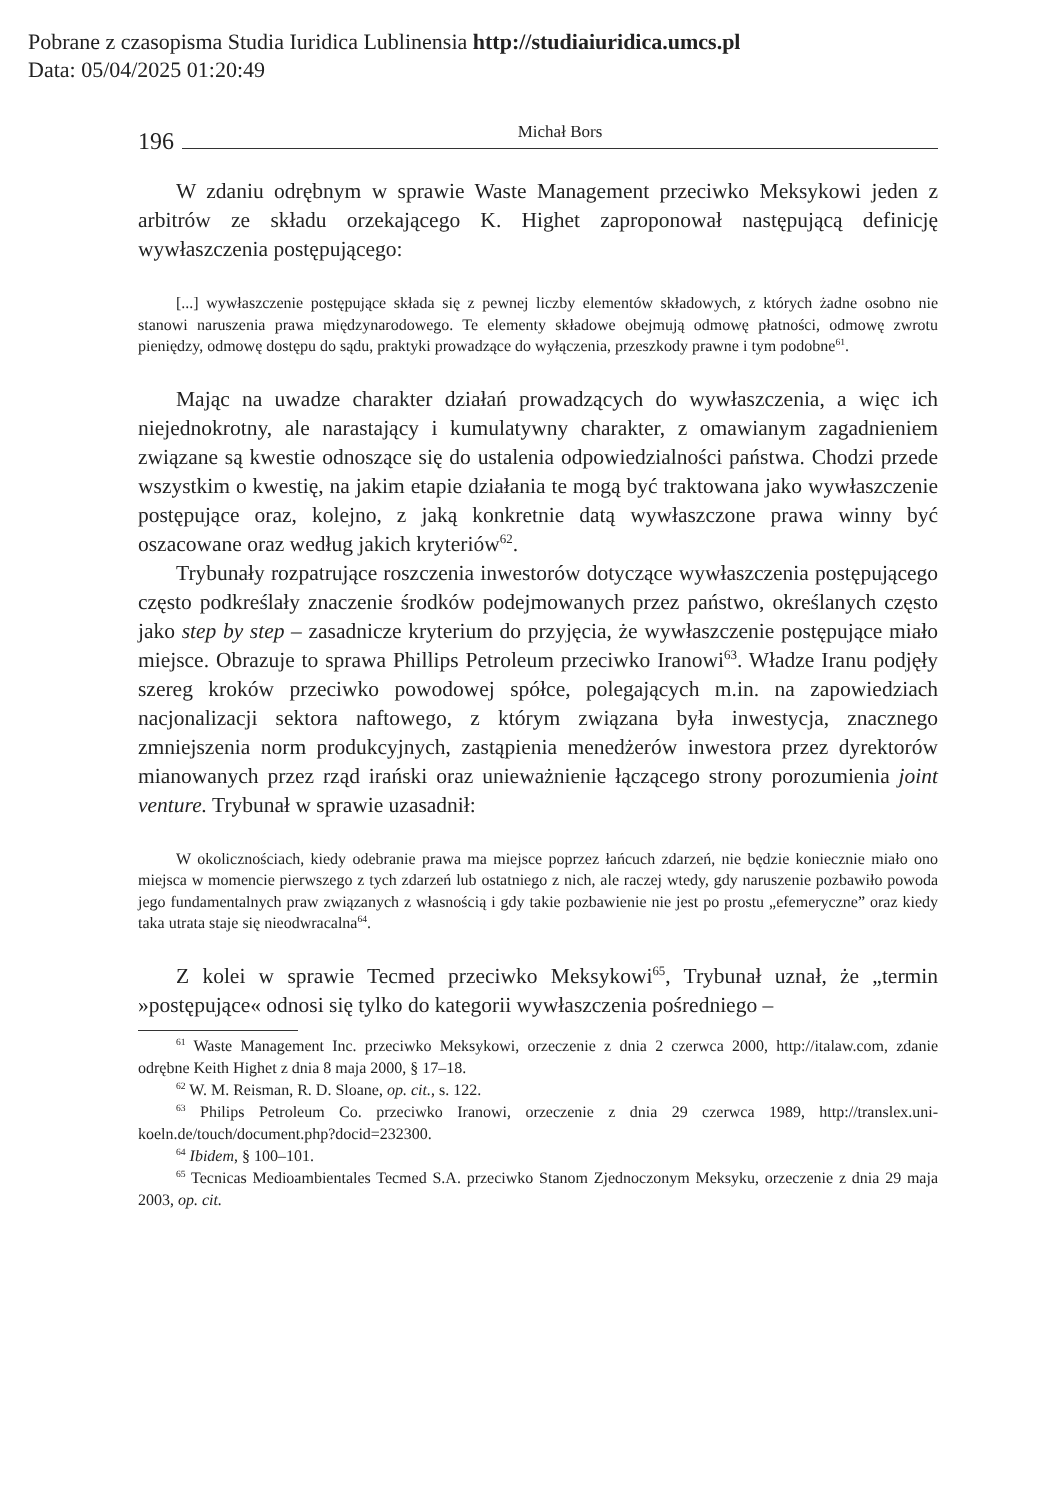Pobrane z czasopisma Studia Iuridica Lublinensia http://studiaiuridica.umcs.pl
Data: 05/04/2025 01:20:49
196 Michał Bors
W zdaniu odrębnym w sprawie Waste Management przeciwko Meksykowi jeden z arbitrów ze składu orzekającego K. Highet zaproponował następującą definicję wywłaszczenia postępującego:
[...] wywłaszczenie postępujące składa się z pewnej liczby elementów składowych, z których żadne osobno nie stanowi naruszenia prawa międzynarodowego. Te elementy składowe obejmują odmowę płatności, odmowę zwrotu pieniędzy, odmowę dostępu do sądu, praktyki prowadzące do wyłączenia, przeszkody prawne i tym podobne<sup>61</sup>.
Mając na uwadze charakter działań prowadzących do wywłaszczenia, a więc ich niejednokrotny, ale narastający i kumulatywny charakter, z omawianym zagadnieniem związane są kwestie odnoszące się do ustalenia odpowiedzialności państwa. Chodzi przede wszystkim o kwestię, na jakim etapie działania te mogą być traktowana jako wywłaszczenie postępujące oraz, kolejno, z jaką konkretnie datą wywłaszczone prawa winny być oszacowane oraz według jakich kryteriów<sup>62</sup>.
Trybunały rozpatrujące roszczenia inwestorów dotyczące wywłaszczenia postępującego często podkreślały znaczenie środków podejmowanych przez państwo, określanych często jako step by step – zasadnicze kryterium do przyjęcia, że wywłaszczenie postępujące miało miejsce. Obrazuje to sprawa Phillips Petroleum przeciwko Iranowi<sup>63</sup>. Władze Iranu podjęły szereg kroków przeciwko powodowej spółce, polegających m.in. na zapowiedziach nacjonalizacji sektora naftowego, z którym związana była inwestycja, znacznego zmniejszenia norm produkcyjnych, zastąpienia menedżerów inwestora przez dyrektorów mianowanych przez rząd irański oraz unieważnienie łączącego strony porozumienia joint venture. Trybunał w sprawie uzasadnił:
W okolicznościach, kiedy odebranie prawa ma miejsce poprzez łańcuch zdarzeń, nie będzie koniecznie miało ono miejsca w momencie pierwszego z tych zdarzeń lub ostatniego z nich, ale raczej wtedy, gdy naruszenie pozbawiło powoda jego fundamentalnych praw związanych z własnością i gdy takie pozbawienie nie jest po prostu „efemeryczne” oraz kiedy taka utrata staje się nieodwracalna<sup>64</sup>.
Z kolei w sprawie Tecmed przeciwko Meksykowi<sup>65</sup>, Trybunał uznał, że „termin »postępujące« odnosi się tylko do kategorii wywłaszczenia pośredniego –
<sup>61</sup> Waste Management Inc. przeciwko Meksykowi, orzeczenie z dnia 2 czerwca 2000, http://italaw.com, zdanie odrębne Keith Highet z dnia 8 maja 2000, § 17–18.
<sup>62</sup> W. M. Reisman, R. D. Sloane, op. cit., s. 122.
<sup>63</sup> Philips Petroleum Co. przeciwko Iranowi, orzeczenie z dnia 29 czerwca 1989, http://translex.uni- koeln.de/touch/document.php?docid=232300.
<sup>64</sup> Ibidem, § 100–101.
<sup>65</sup> Tecnicas Medioambientales Tecmed S.A. przeciwko Stanom Zjednoczonym Meksyku, orzeczenie z dnia 29 maja 2003, op. cit.